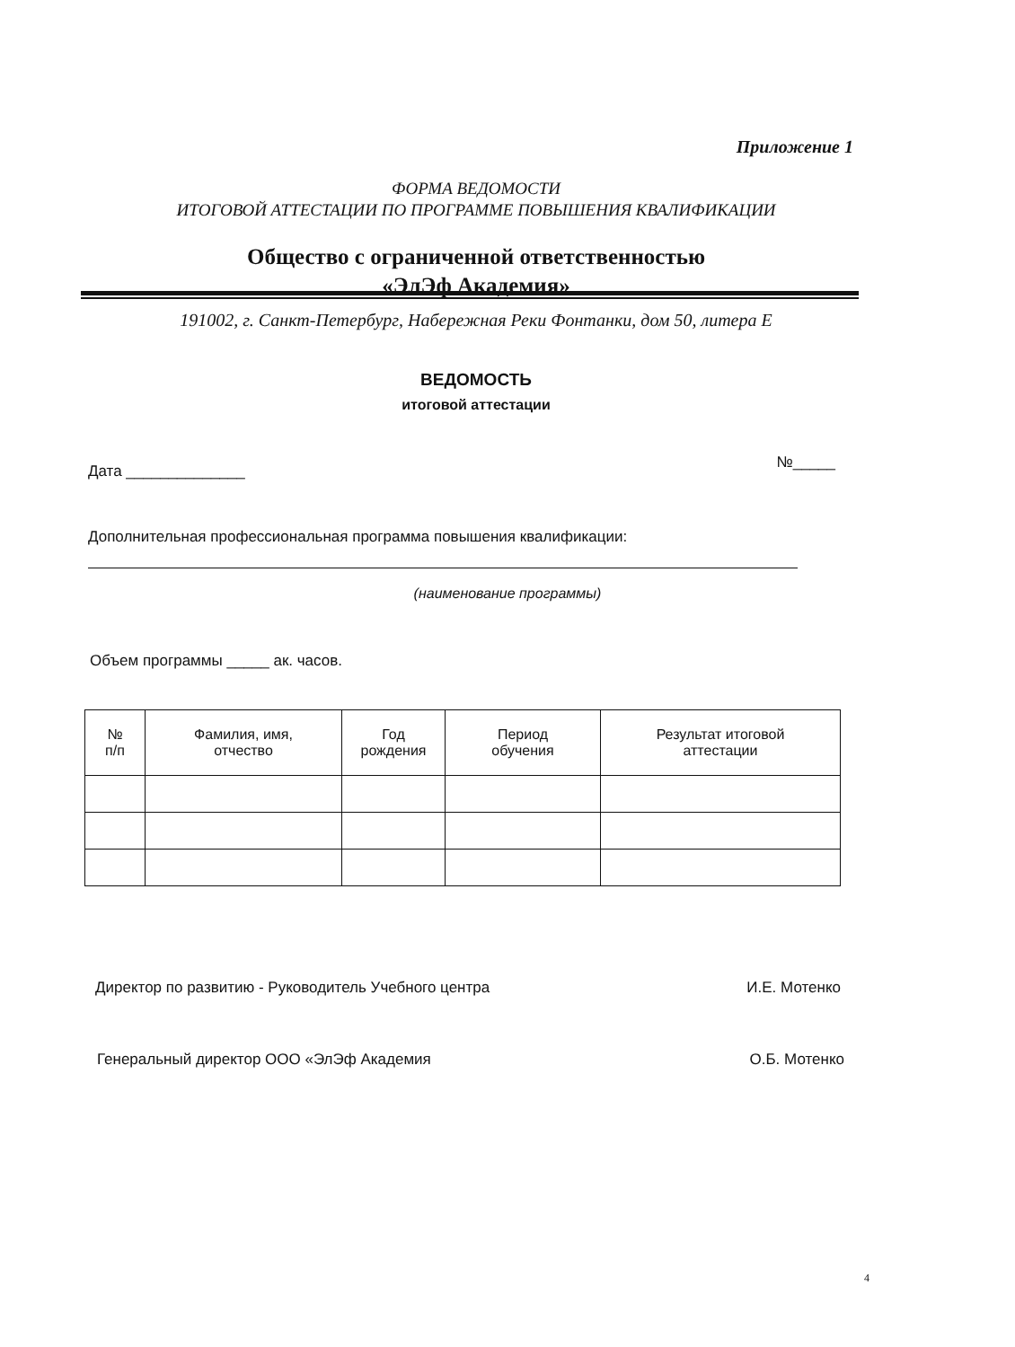Приложение 1
ФОРМА ВЕДОМОСТИ
ИТОГОВОЙ АТТЕСТАЦИИ ПО ПРОГРАММЕ ПОВЫШЕНИЯ КВАЛИФИКАЦИИ
Общество с ограниченной ответственностью
«ЭлЭф Академия»
191002, г. Санкт-Петербург, Набережная Реки Фонтанки, дом 50, литера Е
ВЕДОМОСТЬ
итоговой аттестации
Дата ______________ №_____
Дополнительная профессиональная программа повышения квалификации:
(наименование программы)
Объем программы _____ ак. часов.
| № п/п | Фамилия, имя, отчество | Год рождения | Период обучения | Результат итоговой аттестации |
| --- | --- | --- | --- | --- |
Директор по развитию - Руководитель Учебного центра И.Е. Мотенко
Генеральный директор ООО «ЭлЭф Академия О.Б. Мотенко
4